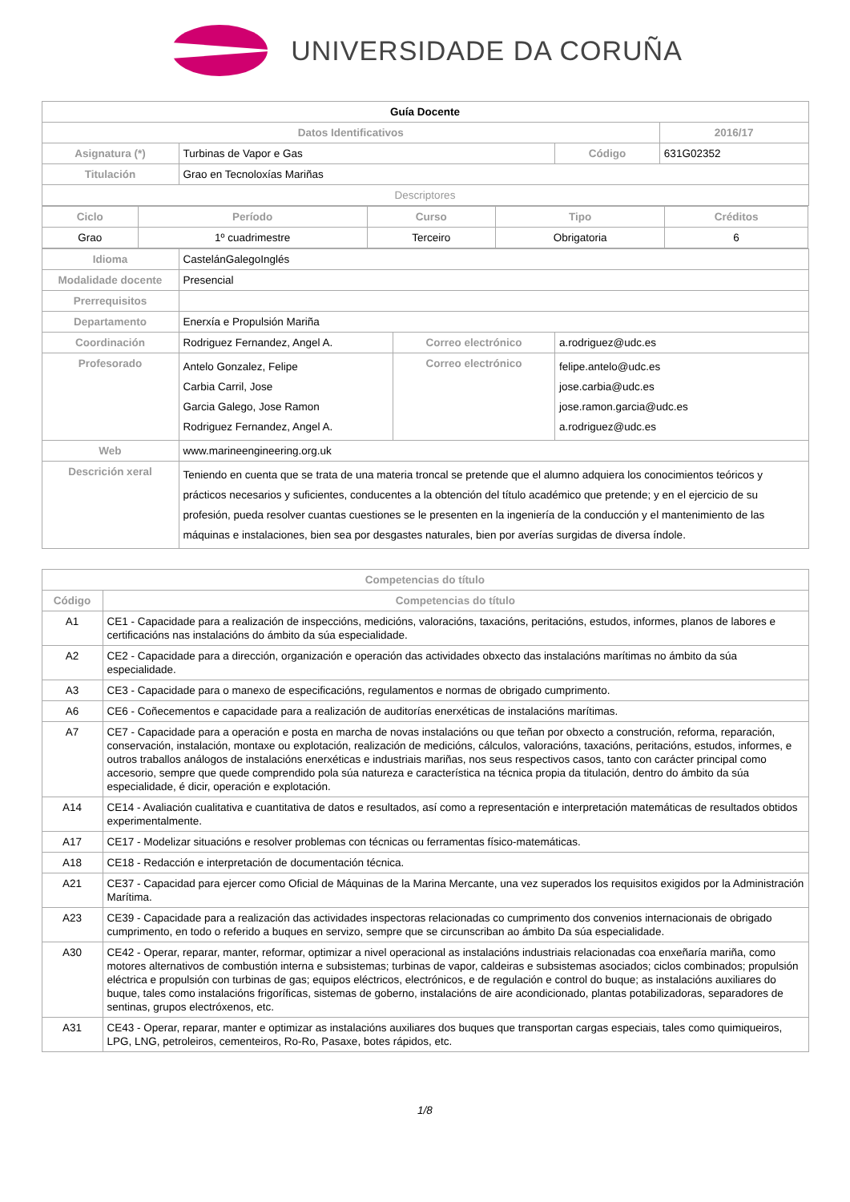UNIVERSIDADE DA CORUÑA
| Guía Docente | | | | |
| Datos Identificativos | | | | 2016/17 |
| Asignatura (*) | Turbinas de Vapor e Gas | | Código | 631G02352 |
| Titulación | Grao en Tecnoloxías Mariñas | | | |
| Descriptores | | | | |
| / Ciclo / Período / Curso / Tipo / Créditos / / --- / --- / --- / --- / --- / / Grao / 1º cuadrimestre / Terceiro / Obrigatoria / 6 / | | | | |
| Idioma | CastelánGalegoInglés | | | |
| Modalidade docente | Presencial | | | |
| Prerrequisitos | | | | |
| Departamento | Enerxía e Propulsión Mariña | | | |
| Coordinación | Rodriguez Fernandez, Angel A. | Correo electrónico | a.rodriguez@udc.es | |
| Profesorado | Antelo Gonzalez, Felipe Carbia Carril, Jose Garcia Galego, Jose Ramon Rodriguez Fernandez, Angel A. | Correo electrónico | felipe.antelo@udc.es jose.carbia@udc.es jose.ramon.garcia@udc.es a.rodriguez@udc.es | |
| Web | www.marineengineering.org.uk | | | |
| Descrición xeral | Teniendo en cuenta que se trata de una materia troncal se pretende que el alumno adquiera los conocimientos teóricos y prácticos necesarios y suficientes, conducentes a la obtención del título académico que pretende; y en el ejercicio de su profesión, pueda resolver cuantas cuestiones se le presenten en la ingeniería de la conducción y el mantenimiento de las máquinas e instalaciones, bien sea por desgastes naturales, bien por averías surgidas de diversa índole. | | | |
| Competencias do título | |
| --- | --- |
| Código | Competencias do título |
| A1 | CE1 - Capacidade para a realización de inspeccións, medicións, valoracións, taxacións, peritacións, estudos, informes, planos de labores e certificacións nas instalacións do ámbito da súa especialidade. |
| A2 | CE2 - Capacidade para a dirección, organización e operación das actividades obxecto das instalacións marítimas no ámbito da súa especialidade. |
| A3 | CE3 - Capacidade para o manexo de especificacións, regulamentos e normas de obrigado cumprimento. |
| A6 | CE6 - Coñecementos e capacidade para a realización de auditorías enerxéticas de instalacións marítimas. |
| A7 | CE7 - Capacidade para a operación e posta en marcha de novas instalacións ou que teñan por obxecto a construción, reforma, reparación, conservación, instalación, montaxe ou explotación, realización de medicións, cálculos, valoracións, taxacións, peritacións, estudos, informes, e outros traballos análogos de instalacións enerxéticas e industriais mariñas, nos seus respectivos casos, tanto con carácter principal como accesorio, sempre que quede comprendido pola súa natureza e característica na técnica propia da titulación, dentro do ámbito da súa especialidade, é dicir, operación e explotación. |
| A14 | CE14 - Avaliación cualitativa e cuantitativa de datos e resultados, así como a representación e interpretación matemáticas de resultados obtidos experimentalmente. |
| A17 | CE17 - Modelizar situacións e resolver problemas con técnicas ou ferramentas físico-matemáticas. |
| A18 | CE18 - Redacción e interpretación de documentación técnica. |
| A21 | CE37 - Capacidad para ejercer como Oficial de Máquinas de la Marina Mercante, una vez superados los requisitos exigidos por la Administración Marítima. |
| A23 | CE39 - Capacidade para a realización das actividades inspectoras relacionadas co cumprimento dos convenios internacionais de obrigado cumprimento, en todo o referido a buques en servizo, sempre que se circunscriban ao ámbito Da súa especialidade. |
| A30 | CE42 - Operar, reparar, manter, reformar, optimizar a nivel operacional as instalacións industriais relacionadas coa enxeñaría mariña, como motores alternativos de combustión interna e subsistemas; turbinas de vapor, caldeiras e subsistemas asociados; ciclos combinados; propulsión eléctrica e propulsión con turbinas de gas; equipos eléctricos, electrónicos, e de regulación e control do buque; as instalacións auxiliares do buque, tales como instalacións frigoríficas, sistemas de goberno, instalacións de aire acondicionado, plantas potabilizadoras, separadores de sentinas, grupos electróxenos, etc. |
| A31 | CE43 - Operar, reparar, manter e optimizar as instalacións auxiliares dos buques que transportan cargas especiais, tales como quimiqueiros, LPG, LNG, petroleiros, cementeiros, Ro-Ro, Pasaxe, botes rápidos, etc. |
1/8